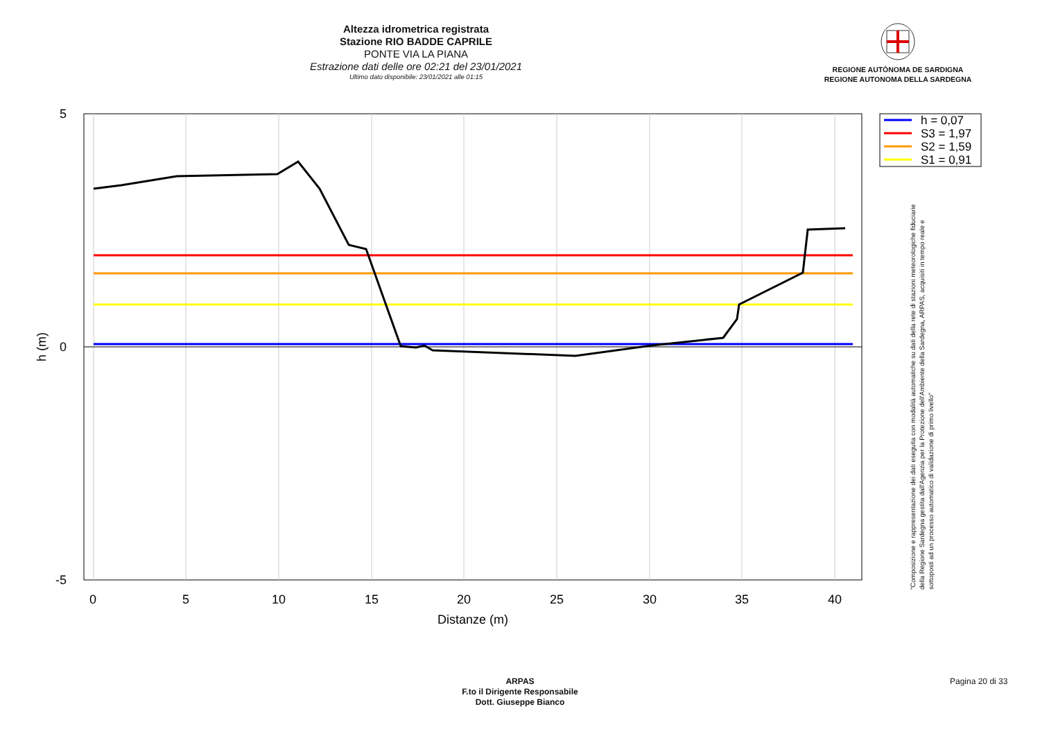Altezza idrometrica registrata
Stazione RIO BADDE CAPRILE
PONTE VIA LA PIANA
Estrazione dati delle ore 02:21 del 23/01/2021
Ultimo dato disponibile: 23/01/2021 alle 01:15
REGIONE AUTÒNOMA DE SARDIGNA
REGIONE AUTONOMA DELLA SARDEGNA
0
5
10
15
20
25
30
35
40
Distanze (m)
5
0
-5
h (m)
h = 0,07
S3 = 1,97
S2 = 1,59
S1 = 0,91
"Composizione e rappresentazione dei dati eseguita con modalità automatiche su dati della rete di stazioni meteorologiche fiduciarie della Regione Sardegna gestita dall'Agenzia per la Protezione dell'Ambiente della Sardegna, ARPAS, acquisiti in tempo reale e sottoposti ad un processo automatico di validazione di primo livello"
ARPAS
F.to il Dirigente Responsabile
Dott. Giuseppe Bianco
Pagina 20 di 33